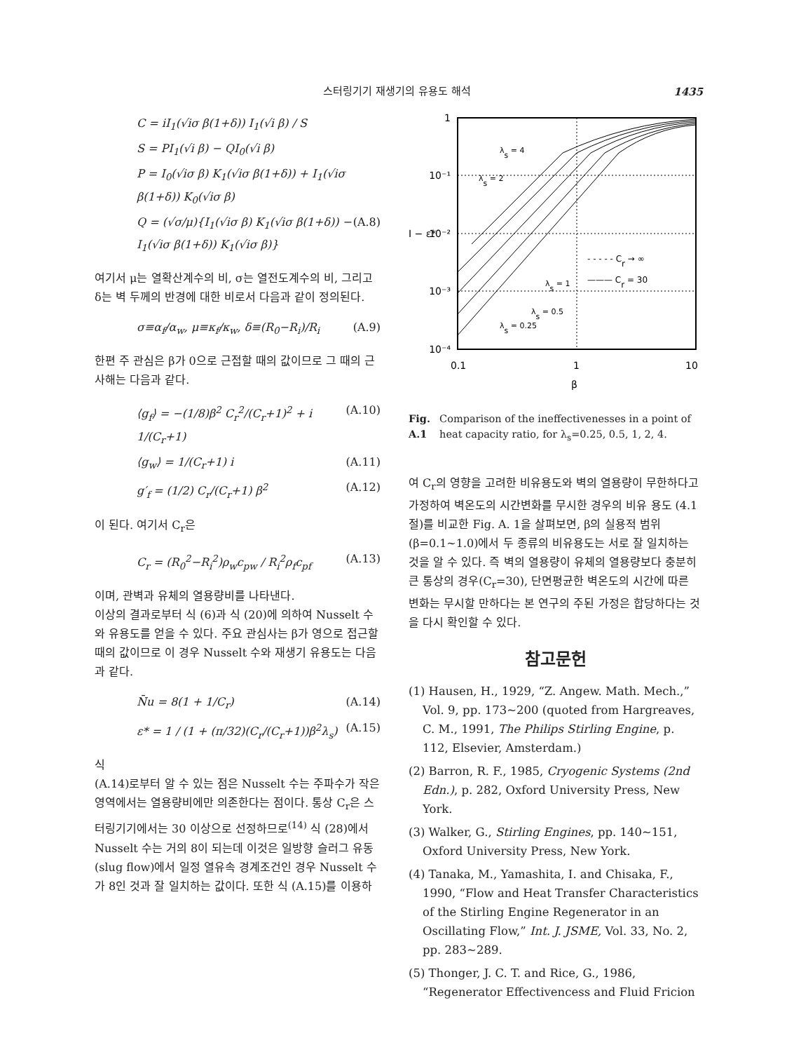스터링기기 재생기의 유용도 해석 1435
C = iI<sub>1</sub>(√iσ β(1+δ)) I<sub>1</sub>(√i β) / S
S = PI<sub>1</sub>(√i β) − QI<sub>0</sub>(√i β)
P = I<sub>0</sub>(√iσ β) K<sub>1</sub>(√iσ β(1+δ)) + I<sub>1</sub>(√iσ β(1+δ)) K<sub>0</sub>(√iσ β)
Q = (√σ/μ){I<sub>1</sub>(√iσ β) K<sub>1</sub>(√iσ β(1+δ)) − I<sub>1</sub>(√iσ β(1+δ)) K<sub>1</sub>(√iσ β)} (A.8)
여기서 μ는 열확산계수의 비, σ는 열전도계수의 비, 그리고 δ는 벽 두께의 반경에 대한 비로서 다음과 같이 정의된다.
σ≡α<sub>f</sub>/α<sub>w</sub>, μ≡κ<sub>f</sub>/κ<sub>w</sub>, δ≡(R<sub>0</sub>−R<sub>i</sub>)/R<sub>i</sub> (A.9)
한편 주 관심은 β가 0으로 근접할 때의 값이므로 그 때의 근사해는 다음과 같다.
⟨g<sub>f</sub>⟩ = −(1/8)β<sup>2</sup> C<sub>r</sub><sup>2</sup>/(C<sub>r</sub>+1)<sup>2</sup> + i 1/(C<sub>r</sub>+1) (A.10)
⟨g<sub>w</sub>⟩ = 1/(C<sub>r</sub>+1) i (A.11)
g′<sub>f</sub> = (1/2) C<sub>r</sub>/(C<sub>r</sub>+1) β<sup>2</sup> (A.12)
이 된다. 여기서 C<sub>r</sub>은
C<sub>r</sub> = (R<sub>0</sub><sup>2</sup>−R<sub>i</sub><sup>2</sup>)ρ<sub>w</sub>c<sub>pw</sub> / R<sub>i</sub><sup>2</sup>ρ<sub>f</sub>c<sub>pf</sub> (A.13)
이며, 관벽과 유체의 열용량비를 나타낸다.
이상의 결과로부터 식 (6)과 식 (20)에 의하여 Nusselt 수와 유용도를 얻을 수 있다. 주요 관심사는 β가 영으로 접근할 때의 값이므로 이 경우 Nusselt 수와 재생기 유용도는 다음과 같다.
N̄u = 8(1 + 1/C<sub>r</sub>) (A.14)
ε* = 1 / (1 + (π/32)(C<sub>r</sub>/(C<sub>r</sub>+1))β<sup>2</sup>λ<sub>s</sub>) (A.15)
식
(A.14)로부터 알 수 있는 점은 Nusselt 수는 주파수가 작은 영역에서는 열용량비에만 의존한다는 점이다. 통상 C<sub>r</sub>은 스터링기기에서는 30 이상으로 선정하므로<sup>(14)</sup> 식 (28)에서 Nusselt 수는 거의 8이 되는데 이것은 일방향 슬러그 유동(slug flow)에서 일정 열유속 경계조건인 경우 Nusselt 수가 8인 것과 잘 일치하는 값이다. 또한 식 (A.15)를 이용하
1
10⁻¹
I − ε*
10⁻²
10⁻³
10⁻⁴
0.1
1
10
β
λs = 4
λs = 2
λs = 1
λs = 0.5
λs = 0.25
- - - - - Cr → ∞
——— Cr = 30
Fig. A.1 Comparison of the ineffectivenesses in a point of heat capacity ratio, for λ<sub>s</sub>=0.25, 0.5, 1, 2, 4.
여 C<sub>r</sub>의 영향을 고려한 비유용도와 벽의 열용량이 무한하다고 가정하여 벽온도의 시간변화를 무시한 경우의 비유 용도 (4.1절)를 비교한 Fig. A. 1을 살펴보면, β의 실용적 범위(β=0.1∼1.0)에서 두 종류의 비유용도는 서로 잘 일치하는 것을 알 수 있다. 즉 벽의 열용량이 유체의 열용량보다 충분히 큰 통상의 경우(C<sub>r</sub>=30), 단면평균한 벽온도의 시간에 따른 변화는 무시할 만하다는 본 연구의 주된 가정은 합당하다는 것을 다시 확인할 수 있다.
참고문헌
(1) Hausen, H., 1929, “Z. Angew. Math. Mech.,” Vol. 9, pp. 173∼200 (quoted from Hargreaves, C. M., 1991, The Philips Stirling Engine, p. 112, Elsevier, Amsterdam.)
(2) Barron, R. F., 1985, Cryogenic Systems (2nd Edn.), p. 282, Oxford University Press, New York.
(3) Walker, G., Stirling Engines, pp. 140∼151, Oxford University Press, New York.
(4) Tanaka, M., Yamashita, I. and Chisaka, F., 1990, “Flow and Heat Transfer Characteristics of the Stirling Engine Regenerator in an Oscillating Flow,” Int. J. JSME, Vol. 33, No. 2, pp. 283∼289.
(5) Thonger, J. C. T. and Rice, G., 1986, “Regenerator Effectivencess and Fluid Fricion